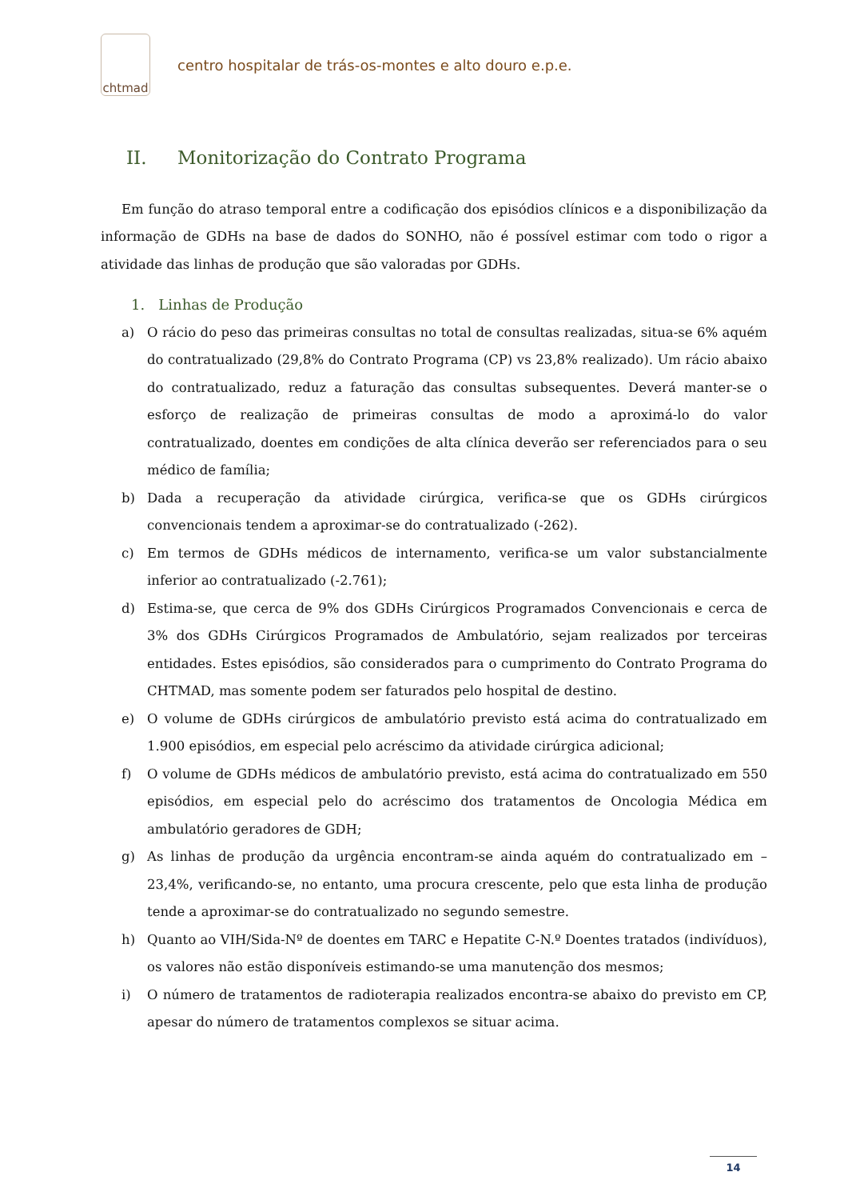chtmad
centro hospitalar de trás-os-montes e alto douro e.p.e.
II. Monitorização do Contrato Programa
Em função do atraso temporal entre a codificação dos episódios clínicos e a disponibilização da informação de GDHs na base de dados do SONHO, não é possível estimar com todo o rigor a atividade das linhas de produção que são valoradas por GDHs.
1. Linhas de Produção
a) O rácio do peso das primeiras consultas no total de consultas realizadas, situa-se 6% aquém do contratualizado (29,8% do Contrato Programa (CP) vs 23,8% realizado). Um rácio abaixo do contratualizado, reduz a faturação das consultas subsequentes. Deverá manter-se o esforço de realização de primeiras consultas de modo a aproximá-lo do valor contratualizado, doentes em condições de alta clínica deverão ser referenciados para o seu médico de família;
b) Dada a recuperação da atividade cirúrgica, verifica-se que os GDHs cirúrgicos convencionais tendem a aproximar-se do contratualizado (-262).
c) Em termos de GDHs médicos de internamento, verifica-se um valor substancialmente inferior ao contratualizado (-2.761);
d) Estima-se, que cerca de 9% dos GDHs Cirúrgicos Programados Convencionais e cerca de 3% dos GDHs Cirúrgicos Programados de Ambulatório, sejam realizados por terceiras entidades. Estes episódios, são considerados para o cumprimento do Contrato Programa do CHTMAD, mas somente podem ser faturados pelo hospital de destino.
e) O volume de GDHs cirúrgicos de ambulatório previsto está acima do contratualizado em 1.900 episódios, em especial pelo acréscimo da atividade cirúrgica adicional;
f) O volume de GDHs médicos de ambulatório previsto, está acima do contratualizado em 550 episódios, em especial pelo do acréscimo dos tratamentos de Oncologia Médica em ambulatório geradores de GDH;
g) As linhas de produção da urgência encontram-se ainda aquém do contratualizado em – 23,4%, verificando-se, no entanto, uma procura crescente, pelo que esta linha de produção tende a aproximar-se do contratualizado no segundo semestre.
h) Quanto ao VIH/Sida-Nº de doentes em TARC e Hepatite C-N.º Doentes tratados (indivíduos), os valores não estão disponíveis estimando-se uma manutenção dos mesmos;
i) O número de tratamentos de radioterapia realizados encontra-se abaixo do previsto em CP, apesar do número de tratamentos complexos se situar acima.
14